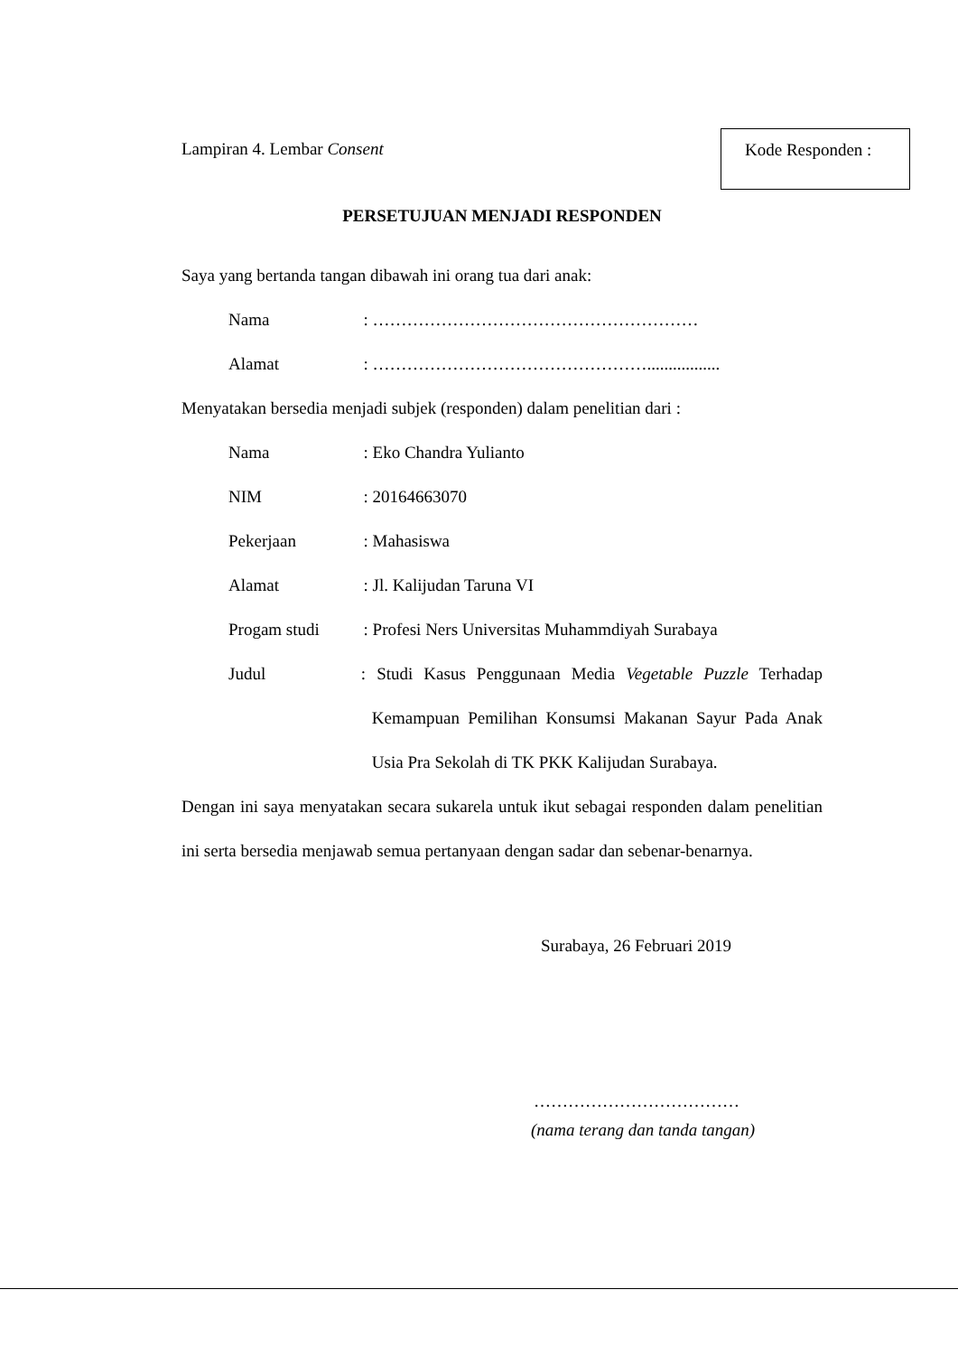Lampiran 4. Lembar Consent
Kode Responden :
PERSETUJUAN MENJADI RESPONDEN
Saya yang bertanda tangan dibawah ini orang tua dari anak:
Nama : …………………………………………………
Alamat : ………………………………………….................
Menyatakan bersedia menjadi subjek (responden) dalam penelitian dari :
Nama : Eko Chandra Yulianto
NIM : 20164663070
Pekerjaan : Mahasiswa
Alamat : Jl. Kalijudan Taruna VI
Progam studi : Profesi Ners Universitas Muhammdiyah Surabaya
Judul : Studi Kasus Penggunaan Media Vegetable Puzzle Terhadap Kemampuan Pemilihan Konsumsi Makanan Sayur Pada Anak Usia Pra Sekolah di TK PKK Kalijudan Surabaya.
Dengan ini saya menyatakan secara sukarela untuk ikut sebagai responden dalam penelitian ini serta bersedia menjawab semua pertanyaan dengan sadar dan sebenar-benarnya.
Surabaya, 26 Februari 2019
………………………………
(nama terang dan tanda tangan)